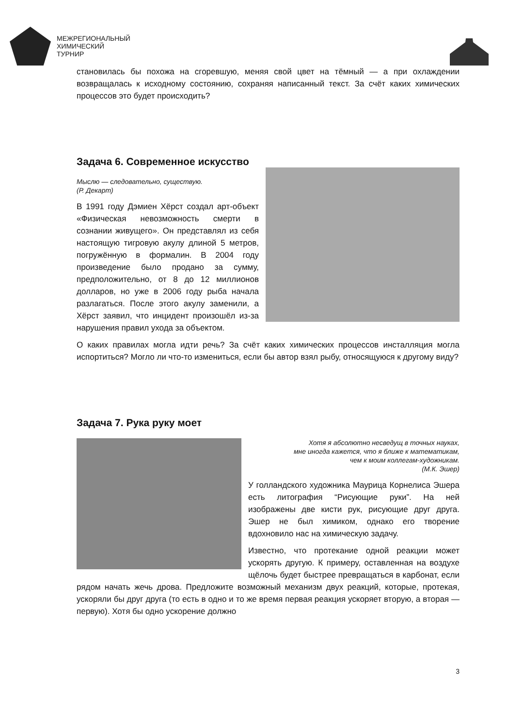МЕЖРЕГИОНАЛЬНЫЙ
ХИМИЧЕСКИЙ
ТУРНИР
становилась бы похожа на сгоревшую, меняя свой цвет на тёмный — а при охлаждении возвращалась к исходному состоянию, сохраняя написанный текст. За счёт каких химических процессов это будет происходить?
Задача 6. Современное искусство
Мыслю — следовательно, существую.
(Р. Декарт)
В 1991 году Дэмиен Хёрст создал арт-объект «Физическая невозможность смерти в сознании живущего». Он представлял из себя настоящую тигровую акулу длиной 5 метров, погружённую в формалин. В 2004 году произведение было продано за сумму, предположительно, от 8 до 12 миллионов долларов, но уже в 2006 году рыба начала разлагаться. После этого акулу заменили, а Хёрст заявил, что инцидент произошёл из-за нарушения правил ухода за объектом.
О каких правилах могла идти речь? За счёт каких химических процессов инсталляция могла испортиться? Могло ли что-то измениться, если бы автор взял рыбу, относящуюся к другому виду?
Задача 7. Рука руку моет
Хотя я абсолютно несведущ в точных науках,
мне иногда кажется, что я ближе к математикам,
чем к моим коллегам-художникам.
(М.К. Эшер)
У голландского художника Маурица Корнелиса Эшера есть литография “Рисующие руки”. На ней изображены две кисти рук, рисующие друг друга. Эшер не был химиком, однако его творение вдохновило нас на химическую задачу.
Известно, что протекание одной реакции может ускорять другую. К примеру, оставленная на воздухе щёлочь будет быстрее превращаться в карбонат, если рядом начать жечь дрова. Предложите возможный механизм двух реакций, которые, протекая, ускоряли бы друг друга (то есть в одно и то же время первая реакция ускоряет вторую, а вторая — первую). Хотя бы одно ускорение должно
3